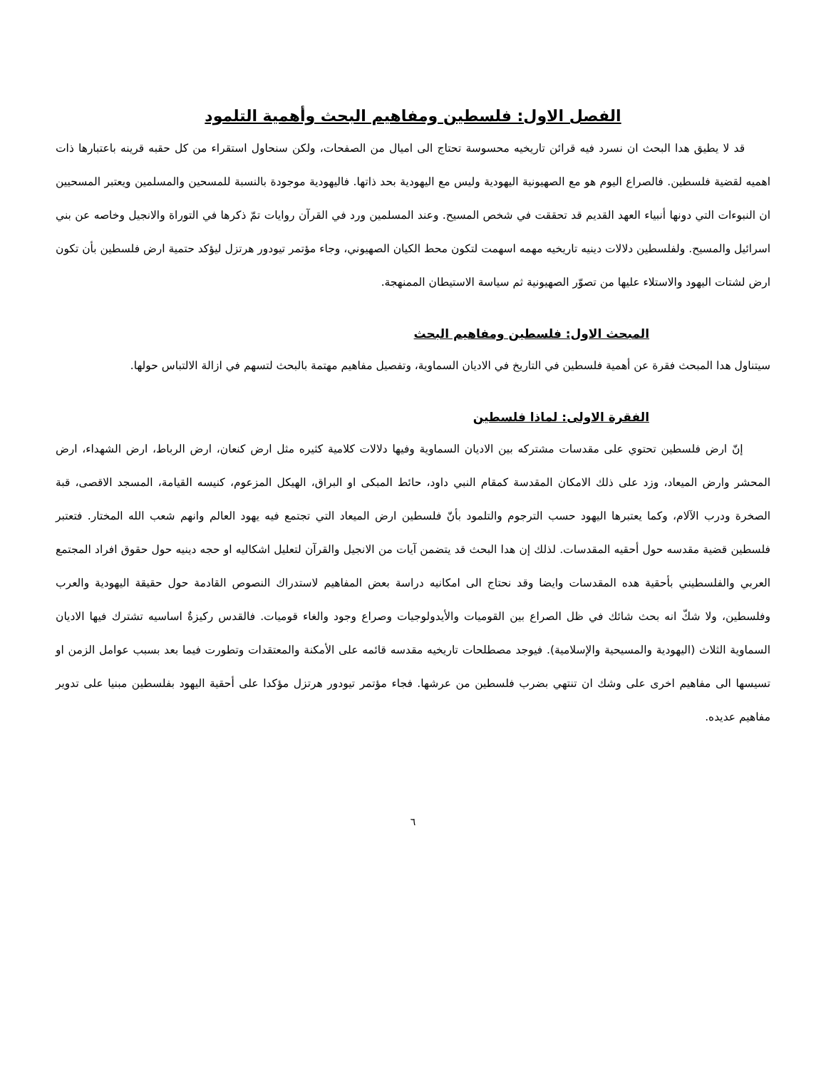الفصل الاول: فلسطين ومفاهيم البحث وأهمية التلمود
قد لا يطيق هدا البحث ان نسرد فيه قرائن تاريخيه محسوسة تحتاج الى اميال من الصفحات، ولكن سنحاول استقراء من كل حقبه قرينه باعتبارها ذات اهميه لقضية فلسطين. فالصراع اليوم هو مع الصهيونية اليهودية وليس مع اليهودية بحد ذاتها. فاليهودية موجودة بالنسبة للمسحين والمسلمين ويعتبر المسحيين ان النبوءات التي دونها أنبياء العهد القديم قد تحققت في شخص المسيح. وعند المسلمين ورد في القرآن روايات تمّ ذكرها في التوراة والانجيل وخاصه عن بني اسرائيل والمسيح. ولفلسطين دلالات دينيه تاريخيه مهمه اسهمت لتكون محط الكيان الصهيوني، وجاء مؤتمر تيودور هرتزل ليؤكد حتمية ارض فلسطين بأن تكون ارض لشتات اليهود والاستلاء عليها من تصوّر الصهيونية ثم سياسة الاستيطان الممنهجة.
المبحث الاول: فلسطين ومفاهيم البحث
سيتناول هدا المبحث فقرة عن أهمية فلسطين في التاريخ في الاديان السماوية، وتفصيل مفاهيم مهتمة بالبحث لتسهم في ازالة الالتباس حولها.
الفقرة الاولى: لماذا فلسطين
إنّ ارض فلسطين تحتوي على مقدسات مشتركه بين الاديان السماوية وفيها دلالات كلامية كثيره مثل ارض كنعان، ارض الرباط، ارض الشهداء، ارض المحشر وارض الميعاد، وزد على ذلك الامكان المقدسة كمقام النبي داود، حائط المبكى او البراق، الهيكل المزعوم، كنيسه القيامة، المسجد الاقصى، قبة الصخرة ودرب الآلام، وكما يعتبرها اليهود حسب الترجوم والتلمود بأنّ فلسطين ارض الميعاد التي تجتمع فيه يهود العالم وانهم شعب الله المختار. فتعتبر فلسطين قضية مقدسه حول أحقيه المقدسات. لذلك إن هدا البحث قد يتضمن آيات من الانجيل والقرآن لتعليل اشكاليه او حجه دينيه حول حقوق افراد المجتمع العربي والفلسطيني بأحقية هده المقدسات وايضا وقد نحتاج الى امكانيه دراسة بعض المفاهيم لاستدراك النصوص القادمة حول حقيقة اليهودية والعرب وفلسطين، ولا شكّ انه بحث شائك في ظل الصراع بين القوميات والأيدولوجيات وصراع وجود والغاء قوميات. فالقدس ركيزةٌ اساسيه تشترك فيها الاديان السماوية الثلاث (اليهودية والمسيحية والإسلامية). فيوجد مصطلحات تاريخيه مقدسه قائمه على الأمكنة والمعتقدات وتطورت فيما بعد بسبب عوامل الزمن او تسيسها الى مفاهيم اخرى على وشك ان تنتهي بضرب فلسطين من عرشها. فجاء مؤتمر تيودور هرتزل مؤكدا على أحقية اليهود بفلسطين مبنيا على تدوير مفاهيم عديده.
٦